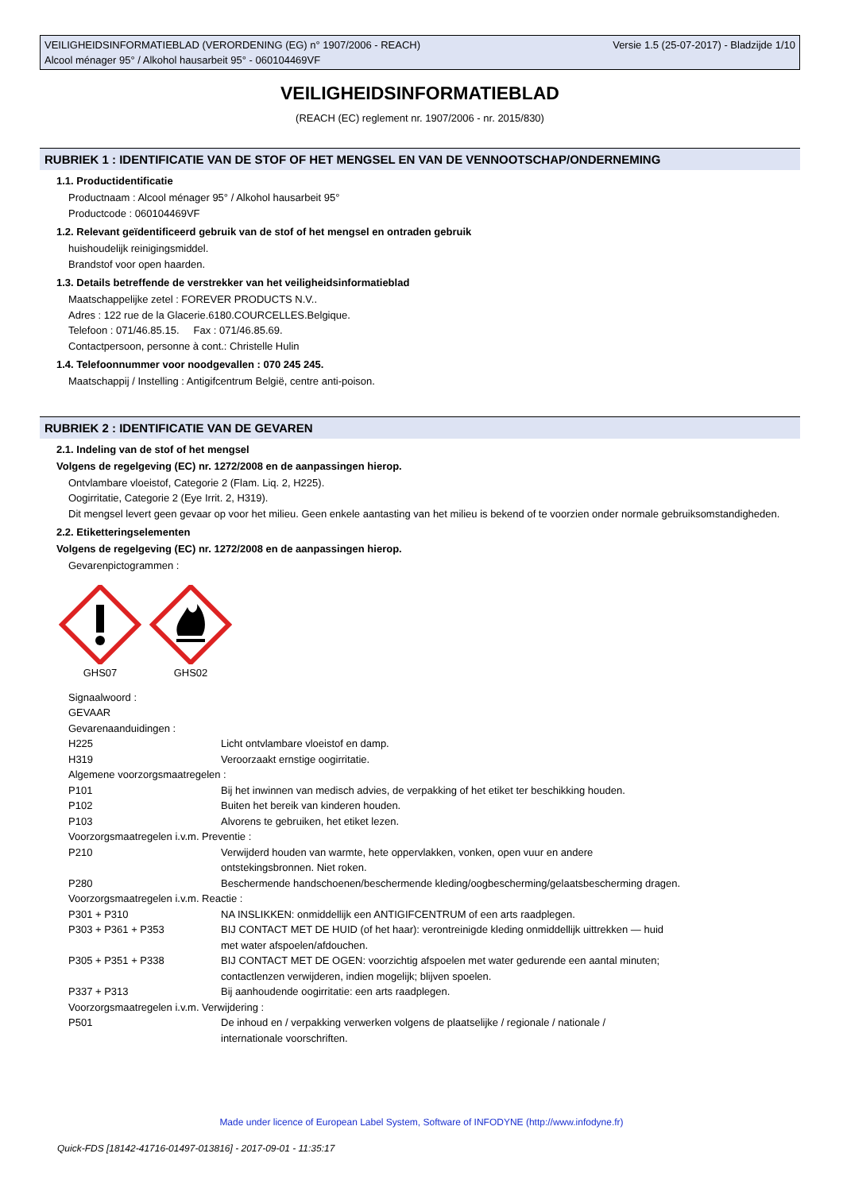Versie 1.5 (25-07-2017) - Bladzijde 1/10 VEILIGHEIDSINFORMATIEBLAD (VERORDENING (EG) n° 1907/2006 - REACH)
Alcool ménager 95° / Alkohol hausarbeit 95° - 060104469VF
VEILIGHEIDSINFORMATIEBLAD
(REACH (EC) reglement nr. 1907/2006 - nr. 2015/830)
RUBRIEK 1 : IDENTIFICATIE VAN DE STOF OF HET MENGSEL EN VAN DE VENNOOTSCHAP/ONDERNEMING
1.1. Productidentificatie
Productnaam : Alcool ménager 95° / Alkohol hausarbeit 95°
Productcode : 060104469VF
1.2. Relevant geïdentificeerd gebruik van de stof of het mengsel en ontraden gebruik
huishoudelijk reinigingsmiddel.
Brandstof voor open haarden.
1.3. Details betreffende de verstrekker van het veiligheidsinformatieblad
Maatschappelijke zetel : FOREVER PRODUCTS N.V..
Adres : 122 rue de la Glacerie.6180.COURCELLES.Belgique.
Telefoon : 071/46.85.15. Fax : 071/46.85.69.
Contactpersoon, personne à cont.: Christelle Hulin
1.4. Telefoonnummer voor noodgevallen : 070 245 245.
Maatschappij / Instelling : Antigifcentrum België, centre anti-poison.
RUBRIEK 2 : IDENTIFICATIE VAN DE GEVAREN
2.1. Indeling van de stof of het mengsel
Volgens de regelgeving (EC) nr. 1272/2008 en de aanpassingen hierop.
Ontvlambare vloeistof, Categorie 2 (Flam. Liq. 2, H225).
Oogirritatie, Categorie 2 (Eye Irrit. 2, H319).
Dit mengsel levert geen gevaar op voor het milieu. Geen enkele aantasting van het milieu is bekend of te voorzien onder normale gebruiksomstandigheden.
2.2. Etiketteringselementen
Volgens de regelgeving (EC) nr. 1272/2008 en de aanpassingen hierop.
Gevarenpictogrammen :
GHS07
GHS02
Signaalwoord :
GEVAAR
Gevarenaanduidingen :
| H225 | Licht ontvlambare vloeistof en damp. |
| H319 | Veroorzaakt ernstige oogirritatie. |
Algemene voorzorgsmaatregelen :
| P101 | Bij het inwinnen van medisch advies, de verpakking of het etiket ter beschikking houden. |
| P102 | Buiten het bereik van kinderen houden. |
| P103 | Alvorens te gebruiken, het etiket lezen. |
Voorzorgsmaatregelen i.v.m. Preventie :
| P210 | Verwijderd houden van warmte, hete oppervlakken, vonken, open vuur en andere ontstekingsbronnen. Niet roken. |
| P280 | Beschermende handschoenen/beschermende kleding/oogbescherming/gelaatsbescherming dragen. |
Voorzorgsmaatregelen i.v.m. Reactie :
| P301 + P310 | NA INSLIKKEN: onmiddellijk een ANTIGIFCENTRUM of een arts raadplegen. |
| P303 + P361 + P353 | BIJ CONTACT MET DE HUID (of het haar): verontreinigde kleding onmiddellijk uittrekken — huid met water afspoelen/afdouchen. |
| P305 + P351 + P338 | BIJ CONTACT MET DE OGEN: voorzichtig afspoelen met water gedurende een aantal minuten; contactlenzen verwijderen, indien mogelijk; blijven spoelen. |
| P337 + P313 | Bij aanhoudende oogirritatie: een arts raadplegen. |
Voorzorgsmaatregelen i.v.m. Verwijdering :
| P501 | De inhoud en / verpakking verwerken volgens de plaatselijke / regionale / nationale / internationale voorschriften. |
Made under licence of European Label System, Software of INFODYNE (http://www.infodyne.fr)
Quick-FDS [18142-41716-01497-013816] - 2017-09-01 - 11:35:17